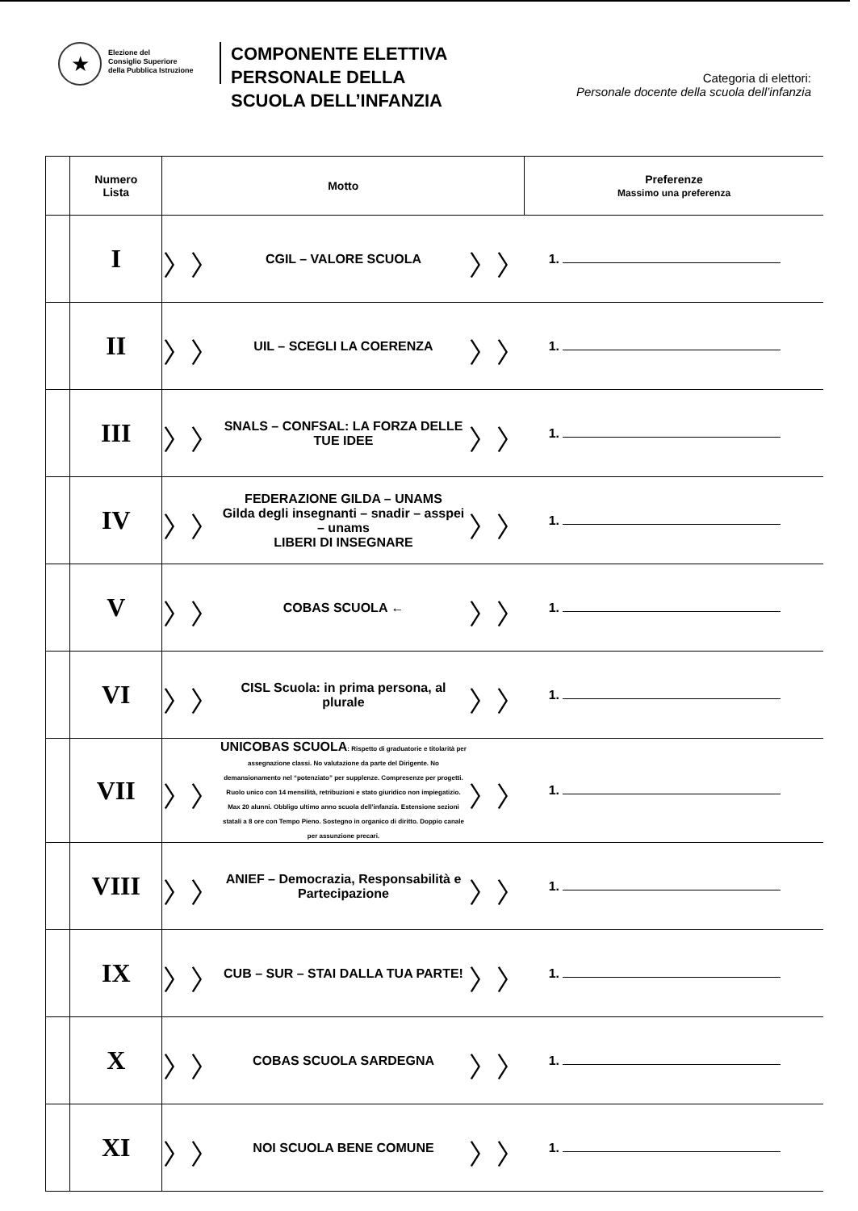★
Elezione del
Consiglio Superiore
della Pubblica Istruzione
COMPONENTE ELETTIVA
PERSONALE DELLA
SCUOLA DELL’INFANZIA
Categoria di elettori:
Personale docente della scuola dell’infanzia
| | Numero Lista | Motto | | | Preferenze Massimo una preferenza |
| --- | --- | --- | --- | --- | --- |
| | I | 〉〉 | CGIL – VALORE SCUOLA | 〉〉 | 1. |
| | II | 〉〉 | UIL – SCEGLI LA COERENZA | 〉〉 | 1. |
| | III | 〉〉 | SNALS – CONFSAL: LA FORZA DELLE TUE IDEE | 〉〉 | 1. |
| | IV | 〉〉 | FEDERAZIONE GILDA – UNAMS Gilda degli insegnanti – snadir – asspei – unams LIBERI DI INSEGNARE | 〉〉 | 1. |
| | V | 〉〉 | COBAS SCUOLA ← | 〉〉 | 1. |
| | VI | 〉〉 | CISL Scuola: in prima persona, al plurale | 〉〉 | 1. |
| | VII | 〉〉 | UNICOBAS SCUOLA : Rispetto di graduatorie e titolarità per assegnazione classi. No valutazione da parte del Dirigente. No demansionamento nel “potenziato” per supplenze. Compresenze per progetti. Ruolo unico con 14 mensilità, retribuzioni e stato giuridico non impiegatizio. Max 20 alunni. Obbligo ultimo anno scuola dell’infanzia. Estensione sezioni statali a 8 ore con Tempo Pieno. Sostegno in organico di diritto. Doppio canale per assunzione precari. | 〉〉 | 1. |
| | VIII | 〉〉 | ANIEF – Democrazia, Responsabilità e Partecipazione | 〉〉 | 1. |
| | IX | 〉〉 | CUB – SUR – STAI DALLA TUA PARTE! | 〉〉 | 1. |
| | X | 〉〉 | COBAS SCUOLA SARDEGNA | 〉〉 | 1. |
| | XI | 〉〉 | NOI SCUOLA BENE COMUNE | 〉〉 | 1. |